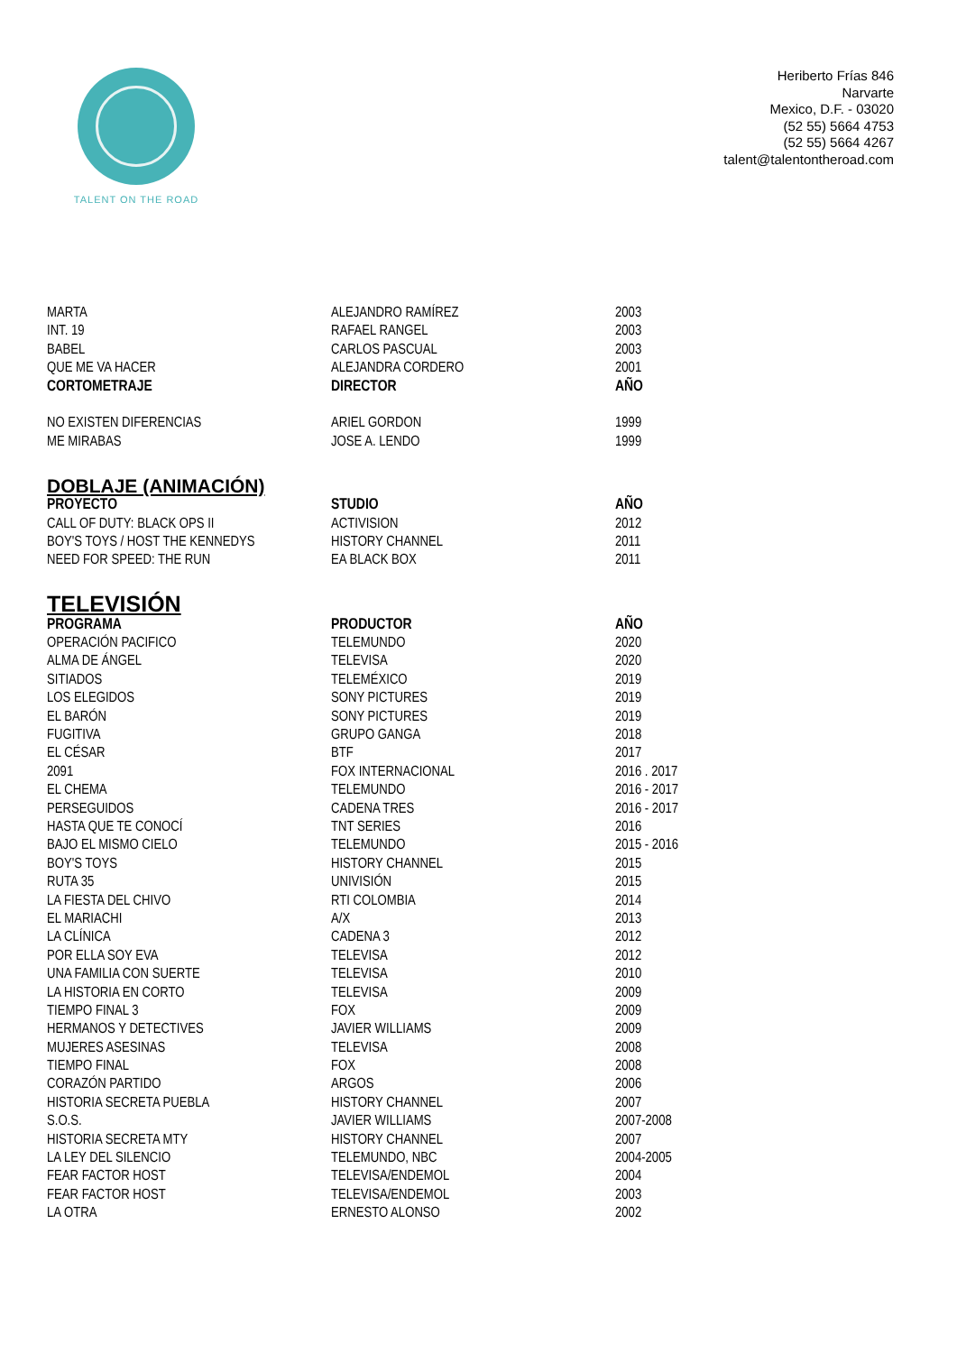TALENT ON THE ROAD
Heriberto Frías 846
Narvarte
Mexico, D.F. - 03020
(52 55) 5664 4753
(52 55) 5664 4267
talent@talentontheroad.com
| MARTA | ALEJANDRO RAMÍREZ | 2003 |
| INT. 19 | RAFAEL RANGEL | 2003 |
| BABEL | CARLOS PASCUAL | 2003 |
| QUE ME VA HACER | ALEJANDRA CORDERO | 2001 |
| CORTOMETRAJE | DIRECTOR | AÑO |
| NO EXISTEN DIFERENCIAS | ARIEL GORDON | 1999 |
| ME MIRABAS | JOSE A. LENDO | 1999 |
DOBLAJE (ANIMACIÓN)
| PROYECTO | STUDIO | AÑO |
| --- | --- | --- |
| CALL OF DUTY: BLACK OPS II | ACTIVISION | 2012 |
| BOY'S TOYS / HOST THE KENNEDYS | HISTORY CHANNEL | 2011 |
| NEED FOR SPEED: THE RUN | EA BLACK BOX | 2011 |
TELEVISIÓN
| PROGRAMA | PRODUCTOR | AÑO |
| --- | --- | --- |
| OPERACIÓN PACIFICO | TELEMUNDO | 2020 |
| ALMA DE ÁNGEL | TELEVISA | 2020 |
| SITIADOS | TELEMÉXICO | 2019 |
| LOS ELEGIDOS | SONY PICTURES | 2019 |
| EL BARÓN | SONY PICTURES | 2019 |
| FUGITIVA | GRUPO GANGA | 2018 |
| EL CÉSAR | BTF | 2017 |
| 2091 | FOX INTERNACIONAL | 2016 . 2017 |
| EL CHEMA | TELEMUNDO | 2016 - 2017 |
| PERSEGUIDOS | CADENA TRES | 2016 - 2017 |
| HASTA QUE TE CONOCÍ | TNT SERIES | 2016 |
| BAJO EL MISMO CIELO | TELEMUNDO | 2015 - 2016 |
| BOY'S TOYS | HISTORY CHANNEL | 2015 |
| RUTA 35 | UNIVISIÓN | 2015 |
| LA FIESTA DEL CHIVO | RTI COLOMBIA | 2014 |
| EL MARIACHI | A/X | 2013 |
| LA CLÍNICA | CADENA 3 | 2012 |
| POR ELLA SOY EVA | TELEVISA | 2012 |
| UNA FAMILIA CON SUERTE | TELEVISA | 2010 |
| LA HISTORIA EN CORTO | TELEVISA | 2009 |
| TIEMPO FINAL 3 | FOX | 2009 |
| HERMANOS Y DETECTIVES | JAVIER WILLIAMS | 2009 |
| MUJERES ASESINAS | TELEVISA | 2008 |
| TIEMPO FINAL | FOX | 2008 |
| CORAZÓN PARTIDO | ARGOS | 2006 |
| HISTORIA SECRETA PUEBLA | HISTORY CHANNEL | 2007 |
| S.O.S. | JAVIER WILLIAMS | 2007-2008 |
| HISTORIA SECRETA MTY | HISTORY CHANNEL | 2007 |
| LA LEY DEL SILENCIO | TELEMUNDO, NBC | 2004-2005 |
| FEAR FACTOR HOST | TELEVISA/ENDEMOL | 2004 |
| FEAR FACTOR HOST | TELEVISA/ENDEMOL | 2003 |
| LA OTRA | ERNESTO ALONSO | 2002 |